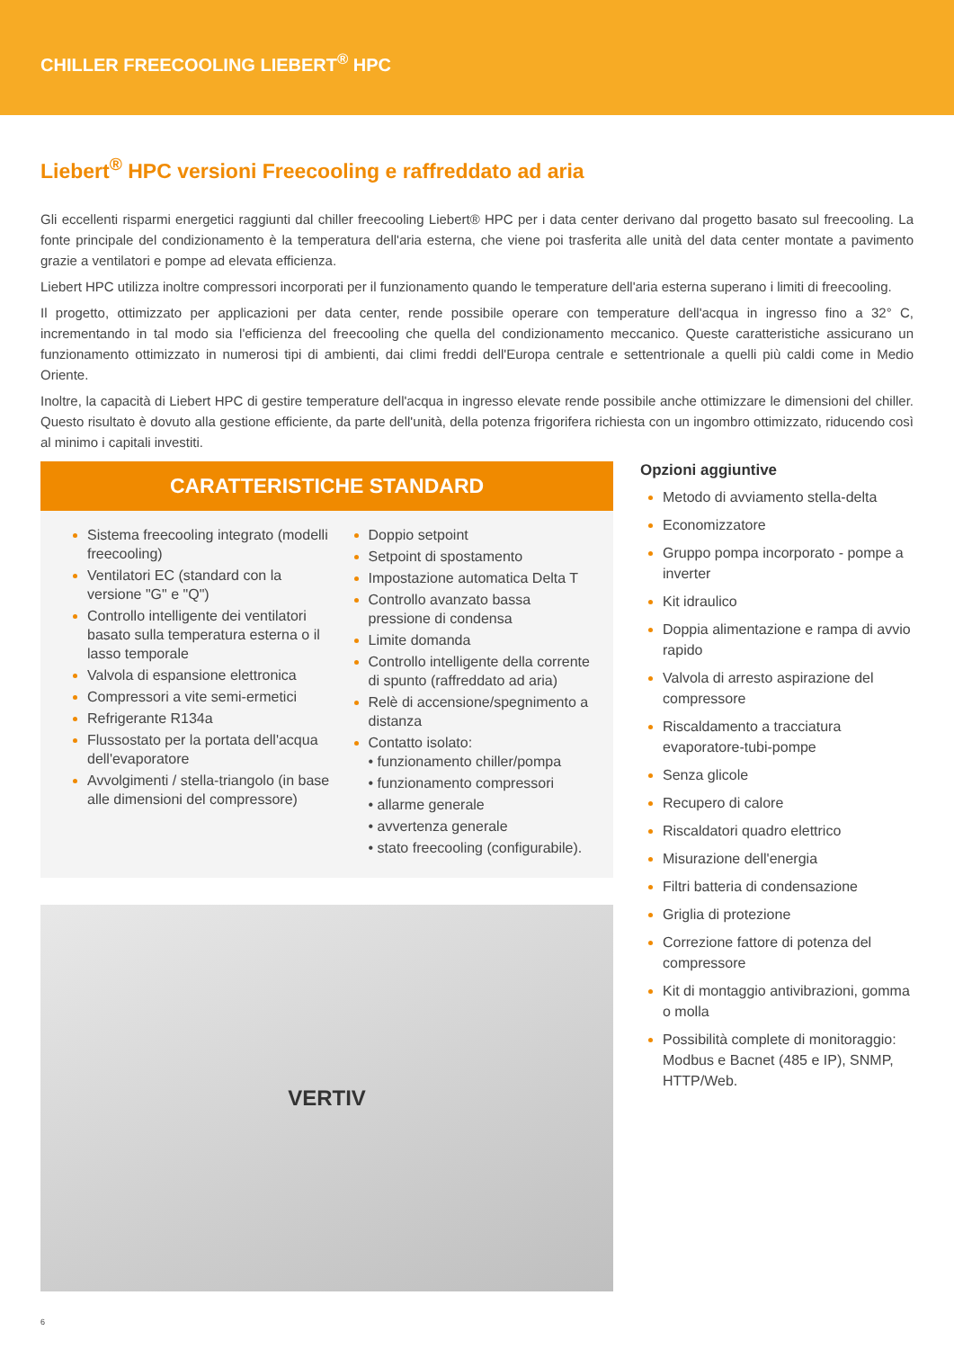CHILLER FREECOOLING LIEBERT<sup>®</sup> HPC
Liebert<sup>®</sup> HPC versioni Freecooling e raffreddato ad aria
Gli eccellenti risparmi energetici raggiunti dal chiller freecooling Liebert® HPC per i data center derivano dal progetto basato sul freecooling. La fonte principale del condizionamento è la temperatura dell'aria esterna, che viene poi trasferita alle unità del data center montate a pavimento grazie a ventilatori e pompe ad elevata efficienza.
Liebert HPC utilizza inoltre compressori incorporati per il funzionamento quando le temperature dell'aria esterna superano i limiti di freecooling.
Il progetto, ottimizzato per applicazioni per data center, rende possibile operare con temperature dell'acqua in ingresso fino a 32° C, incrementando in tal modo sia l'efficienza del freecooling che quella del condizionamento meccanico. Queste caratteristiche assicurano un funzionamento ottimizzato in numerosi tipi di ambienti, dai climi freddi dell'Europa centrale e settentrionale a quelli più caldi come in Medio Oriente.
Inoltre, la capacità di Liebert HPC di gestire temperature dell'acqua in ingresso elevate rende possibile anche ottimizzare le dimensioni del chiller. Questo risultato è dovuto alla gestione efficiente, da parte dell'unità, della potenza frigorifera richiesta con un ingombro ottimizzato, riducendo così al minimo i capitali investiti.
CARATTERISTICHE STANDARD
Sistema freecooling integrato (modelli freecooling)
Ventilatori EC (standard con la versione "G" e "Q")
Controllo intelligente dei ventilatori basato sulla temperatura esterna o il lasso temporale
Valvola di espansione elettronica
Compressori a vite semi-ermetici
Refrigerante R134a
Flussostato per la portata dell'acqua dell'evaporatore
Avvolgimenti / stella-triangolo (in base alle dimensioni del compressore)
Doppio setpoint
Setpoint di spostamento
Impostazione automatica Delta T
Controllo avanzato bassa pressione di condensa
Limite domanda
Controllo intelligente della corrente di spunto (raffreddato ad aria)
Relè di accensione/spegnimento a distanza
Contatto isolato:
• funzionamento chiller/pompa
• funzionamento compressori
• allarme generale
• avvertenza generale
• stato freecooling (configurabile).
VERTIV
Opzioni aggiuntive
Metodo di avviamento stella-delta
Economizzatore
Gruppo pompa incorporato - pompe a inverter
Kit idraulico
Doppia alimentazione e rampa di avvio rapido
Valvola di arresto aspirazione del compressore
Riscaldamento a tracciatura evaporatore-tubi-pompe
Senza glicole
Recupero di calore
Riscaldatori quadro elettrico
Misurazione dell'energia
Filtri batteria di condensazione
Griglia di protezione
Correzione fattore di potenza del compressore
Kit di montaggio antivibrazioni, gomma o molla
Possibilità complete di monitoraggio: Modbus e Bacnet (485 e IP), SNMP, HTTP/Web.
6